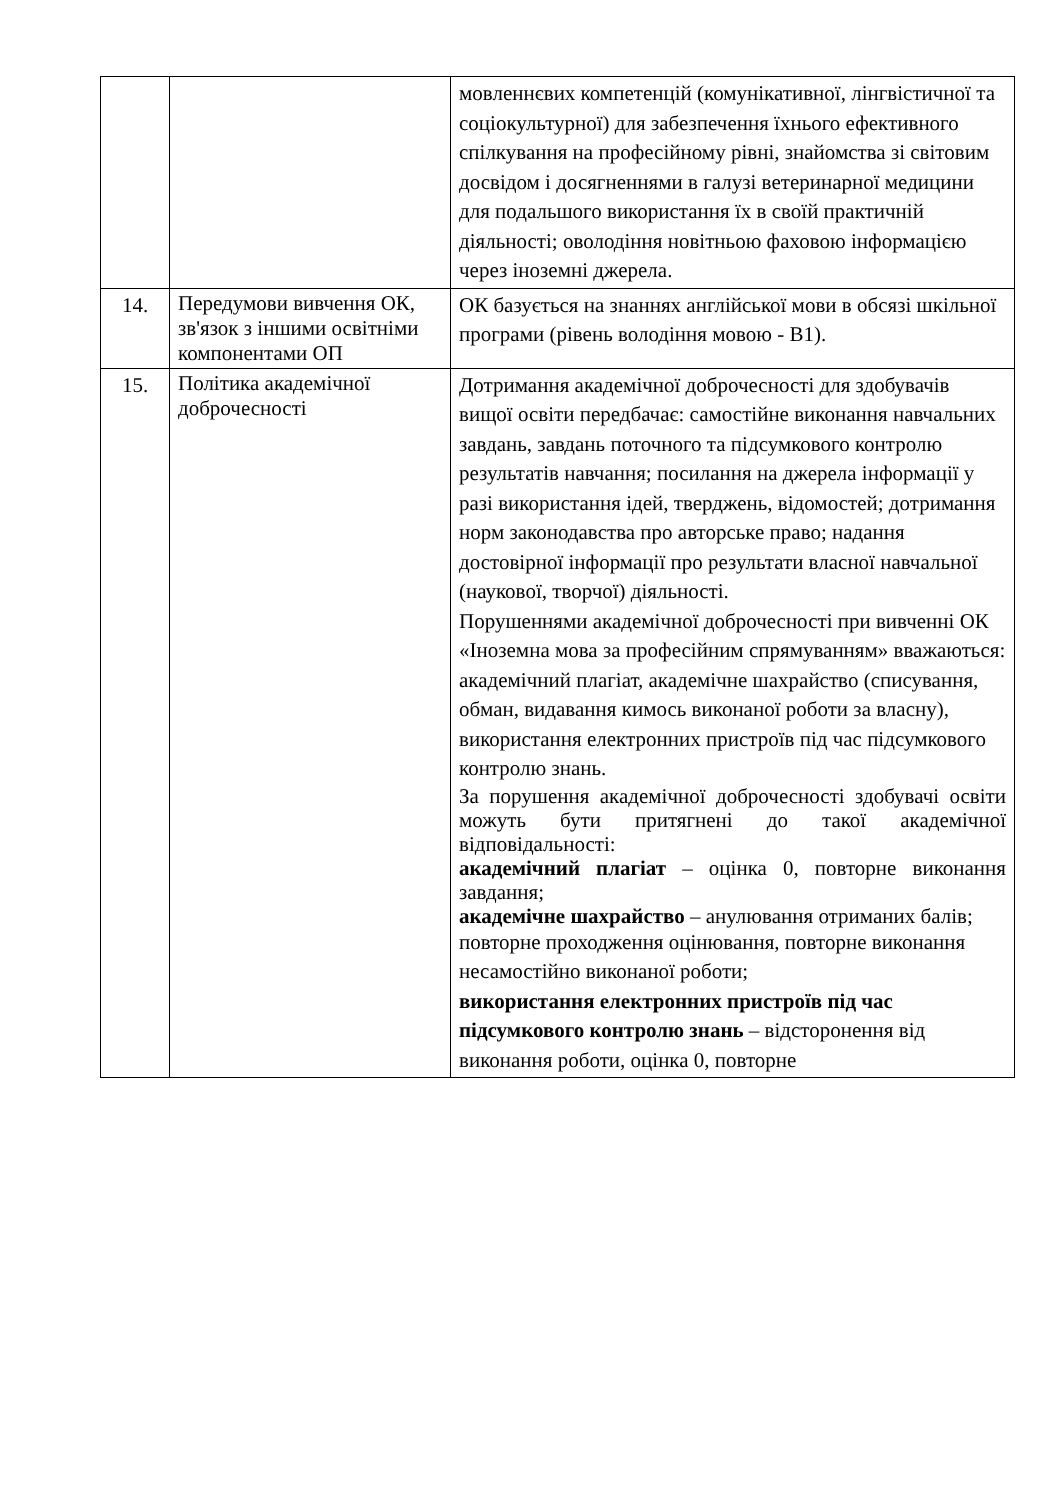| | | мовленнєвих компетенцій (комунікативної, лінгвістичної та соціокультурної) для забезпечення їхнього ефективного спілкування на професійному рівні, знайомства зі світовим досвідом і досягненнями в галузі ветеринарної медицини для подальшого використання їх в своїй практичній діяльності; оволодіння новітньою фаховою інформацією через іноземні джерела. |
| 14. | Передумови вивчення ОК, зв'язок з іншими освітніми компонентами ОП | ОК базується на знаннях англійської мови в обсязі шкільної програми (рівень володіння мовою - В1). |
| 15. | Політика академічної доброчесності | Дотримання академічної доброчесності для здобувачів вищої освіти передбачає: самостійне виконання навчальних завдань, завдань поточного та підсумкового контролю результатів навчання; посилання на джерела інформації у разі використання ідей, тверджень, відомостей; дотримання норм законодавства про авторське право; надання достовірної інформації про результати власної навчальної (наукової, творчої) діяльності. Порушеннями академічної доброчесності при вивченні ОК «Іноземна мова за професійним спрямуванням» вважаються: академічний плагіат, академічне шахрайство (списування, обман, видавання кимось виконаної роботи за власну), використання електронних пристроїв під час підсумкового контролю знань. За порушення академічної доброчесності здобувачі освіти можуть бути притягнені до такої академічної відповідальності: академічний плагіат – оцінка 0, повторне виконання завдання; академічне шахрайство – анулювання отриманих балів; повторне проходження оцінювання, повторне виконання несамостійно виконаної роботи; використання електронних пристроїв під час підсумкового контролю знань – відсторонення від виконання роботи, оцінка 0, повторне |